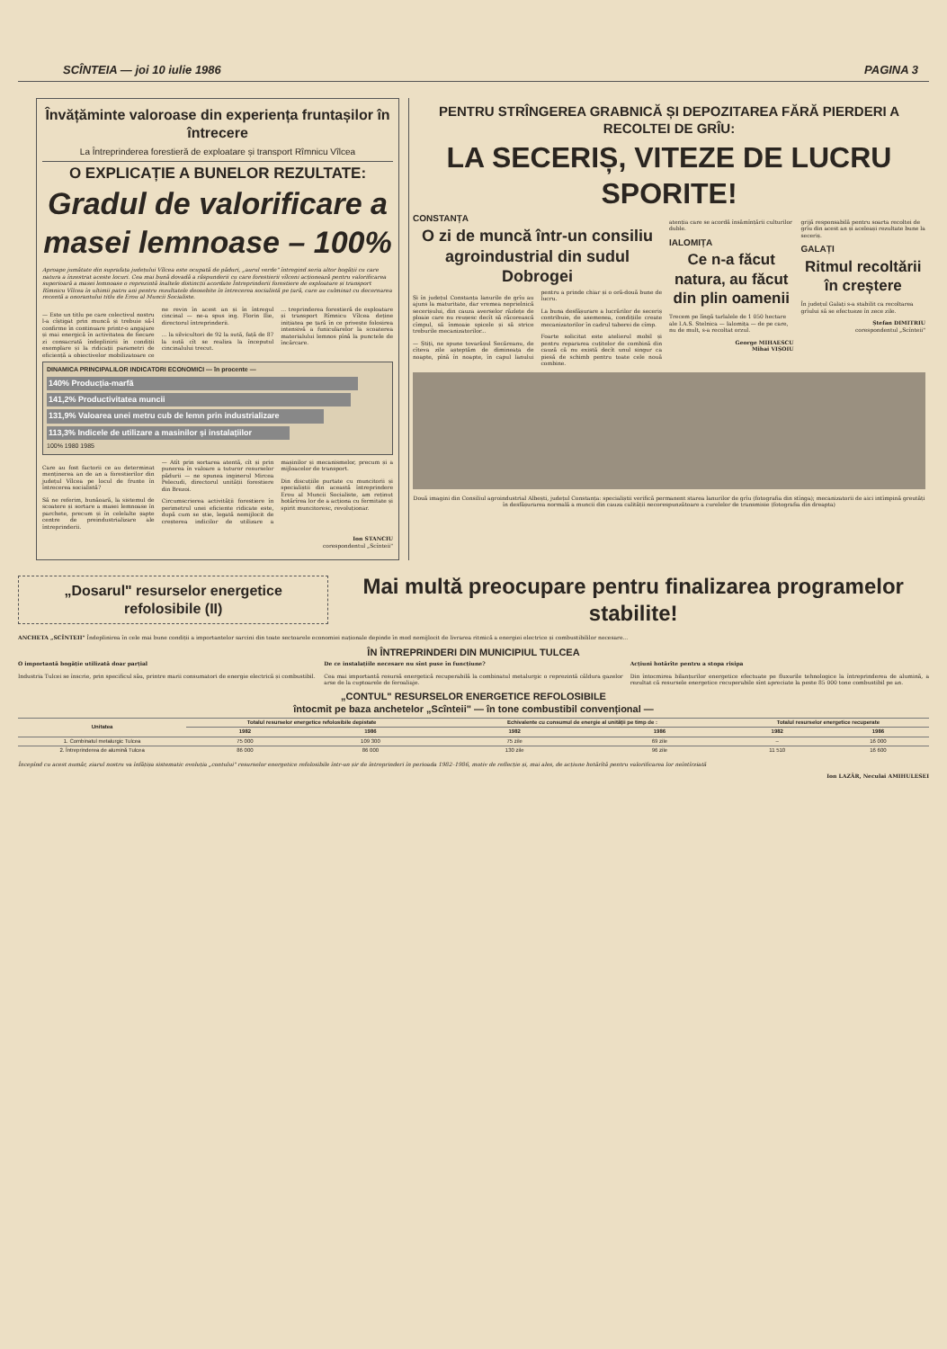SCÎNTEIA — joi 10 iulie 1986 PAGINA 3
Învățăminte valoroase din experiența fruntașilor în întrecere
La Întreprinderea forestieră de exploatare și transport Rîmnicu Vîlcea
O EXPLICAȚIE A BUNELOR REZULTATE:
Gradul de valorificare a masei lemnoase – 100%
Aproape jumătate din suprafața județului Vîlcea este ocupată de păduri, „aurul verde" întregind seria altor bogății cu care natura a înzestrat aceste locuri. Cea mai bună dovadă a răspunderii cu care forestierii vîlceni acționează pentru valorificarea superioară a masei lemnoase o reprezintă înaltele distincții acordate Întreprinderii forestiere de exploatare și transport Rîmnicu Vîlcea în ultimii patru ani pentru rezultatele deosebite în întrecerea socialistă pe țară, care au culminat cu decernarea recentă a onorantului titlu de Erou al Muncii Socialiste.
— Este un titlu pe care colectivul nostru l-a cîștigat prin muncă și trebuie să-l confirme în continuare printr-o angajare și mai energică în activitatea de fiecare zi consacrată îndeplinirii în condiții exemplare și la ridicații parametri de eficiență a obiectivelor mobilizatoare ce ne revin în acest an și în întregul cincinal — ne-a spus ing. Florin Ilie, directorul întreprinderii.
... la silvicultori de 92 la sută, față de 87 la sută cît se realiza la începutul cincinalului trecut.
... treprinderea forestieră de exploatare și transport Rîmnicu Vîlcea deține inițiatea pe țară în ce privește folosirea intensivă a funicularelor la scoaterea materialului lemnos pînă la punctele de încărcare.
DINAMICA PRINCIPALILOR INDICATORI ECONOMICI — în procente —
140% Producția-marfă
141,2% Productivitatea muncii
131,9% Valoarea unei metru cub de lemn prin industrializare
113,3% Indicele de utilizare a masinilor și instalațiilor
100% 1980 1985
Care au fost factorii ce au determinat menținerea an de an a forestierilor din județul Vîlcea pe locul de frunte în întrecerea socialistă?
Să ne referim, bunăoară, la sistemul de scoatere și sortare a masei lemnoase în parchete, precum și în celelalte șapte centre de preindustrializare ale întreprinderii.
— Atît prin sortarea atentă, cît și prin punerea în valoare a tuturor resurselor pădurii — ne spunea inginerul Mircea Pelecudi, directorul unității forestiere din Brezoi.
Circumscrierea activității forestiere în perimetrul unei eficiente ridicate este, după cum se știe, legată nemijlocit de creșterea indicilor de utilizare a mașinilor și mecanismelor, precum și a mijloacelor de transport.
Din discuțiile purtate cu muncitorii și specialiștii din această întreprindere Erou al Muncii Socialiste, am reținut hotărîrea lor de a acționa cu fermitate și spirit muncitoresc, revoluționar.
Ion STANCIU
corespondentul „Scînteii"
PENTRU STRÎNGEREA GRABNICĂ ȘI DEPOZITAREA FĂRĂ PIERDERI A RECOLTEI DE GRÎU:
LA SECERIȘ, VITEZE DE LUCRU SPORITE!
CONSTANȚA
O zi de muncă într-un consiliu agroindustrial din sudul Dobrogei
Și în județul Constanța lanurile de grîu au ajuns la maturitate, dar vremea neprielnică secerișului, din cauza averselor răzlețe de ploaie care nu reușesc decît să răcorească cîmpul, să înmoaie spicele și să strice treburile mecanizatorilor...
— Știți, ne spune tovarășul Secăreanu, de cîteva zile așteptăm de dimineața de noapte, pînă în noapte, în capul lanului pentru a prinde chiar și o oră-două bune de lucru.
La buna desfășurare a lucrărilor de seceriș contribuie, de asemenea, condițiile create mecanizatorilor în cadrul taberei de cîmp.
Foarte solicitat este atelierul mobil și pentru repararea cuțitelor de combină din cauză că nu există decît unul singur ca piesă de schimb pentru toate cele nouă combine.
atenția care se acordă însămînțării culturilor duble.
IALOMIȚA
Ce n-a făcut natura, au făcut din plin oamenii
Trecem pe lîngă tarlalele de 1 050 hectare ale I.A.S. Stelnica — Ialomița — de pe care, nu de mult, s-a recoltat orzul.
George MIHAESCU
Mihai VIȘOIU
grijă responsabilă pentru soarta recoltei de grîu din acest an și aceleași rezultate bune la seceriș.
GALAȚI
Ritmul recoltării în creștere
În județul Galați s-a stabilit ca recoltarea grîului să se efectueze în zece zile.
Ștefan DIMITRIU
corespondentul „Scînteii"
Două imagini din Consiliul agroindustrial Albești, județul Constanța: specialiștii verifică permanent starea lanurilor de grîu (fotografia din stînga); mecanizatorii de aici intîmpină greutăți în desfășurarea normală a muncii din cauza calității necorespunzătoare a curelelor de transmisie (fotografia din dreapta)
„Dosarul" resurselor energetice refolosibile (II)
Mai multă preocupare pentru finalizarea programelor stabilite!
ANCHETA „SCÎNTEII" Îndeplinirea în cele mai bune condiții a importantelor sarcini din toate sectoarele economiei naționale depinde în mod nemijlocit de livrarea ritmică a energiei electrice și combustibililor necesare...
ÎN ÎNTREPRINDERI DIN MUNICIPIUL TULCEA
O importantă bogăție utilizată doar parțial
Industria Tulcei se înscrie, prin specificul său, printre marii consumatori de energie electrică și combustibil.
De ce instalațiile necesare nu sînt puse în funcțiune?
Cea mai importantă resursă energetică recuperabilă la combinatul metalurgic o reprezintă căldura gazelor arse de la cuptoarele de feroaliaje.
Acțiuni hotărîte pentru a stopa risipa
Din întocmirea bilanțurilor energetice efectuate pe fluxurile tehnologice la întreprinderea de alumină, a rezultat că resursele energetice recuperabile sînt apreciate la peste 85 000 tone combustibil pe an.
„CONTUL" RESURSELOR ENERGETICE REFOLOSIBILE
întocmit pe baza anchetelor „Scînteii" — în tone combustibil convențional —
| Unitatea | Totalul resurselor energetice refolosibile depistate | | Echivalente cu consumul de energie al unității pe timp de : | | Totalul resurselor energetice recuperate | |
| --- | --- | --- | --- | --- | --- | --- |
| | 1982 | 1986 | 1982 | 1986 | 1982 | 1986 |
| 1. Combinatul metalurgic Tulcea | 75 000 | 109 300 | 75 zile | 69 zile | – | 16 000 |
| 2. Întreprinderea de alumină Tulcea | 86 000 | 86 000 | 130 zile | 96 zile | 11 510 | 16 600 |
Începînd cu acest număr, ziarul nostru va înfățișa sistematic evoluția „contului" resurselor energetice refolosibile într-un șir de întreprinderi în perioada 1982–1986, motiv de reflecție și, mai ales, de acțiune hotărîtă pentru valorificarea lor neîntîrziată
Ion LAZĂR, Neculai AMIHULESEI